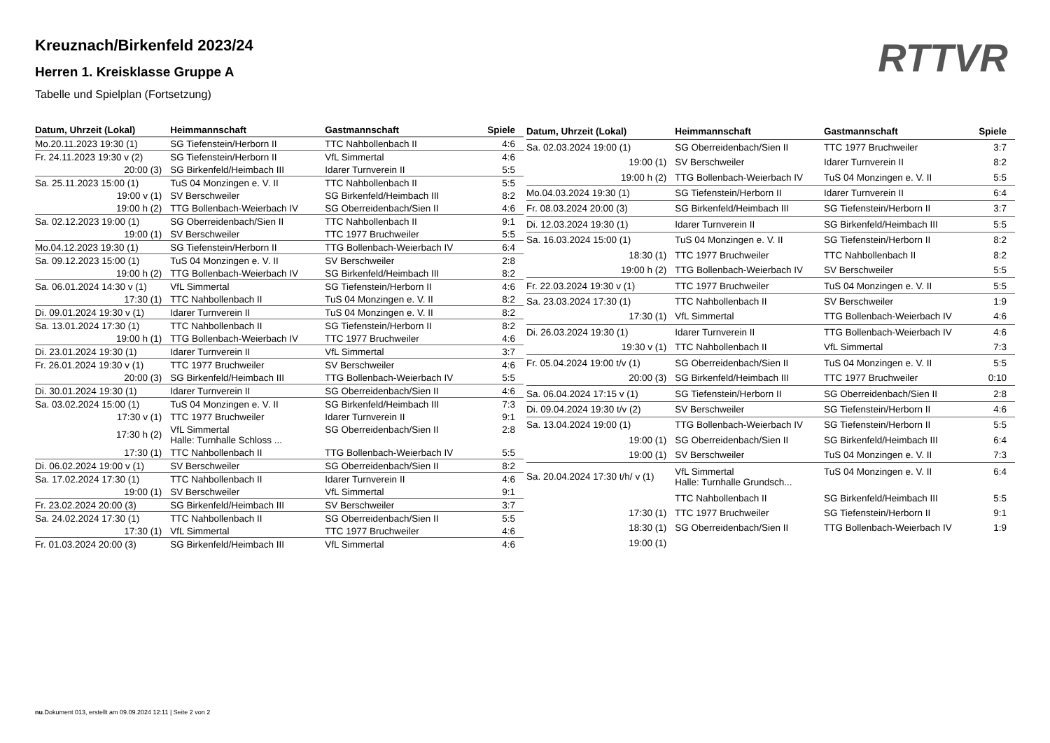RTTVR
Kreuznach/Birkenfeld 2023/24
Herren 1. Kreisklasse Gruppe A
Tabelle und Spielplan (Fortsetzung)
| Datum, Uhrzeit (Lokal) | Heimmannschaft | Gastmannschaft | Spiele |
| --- | --- | --- | --- |
| Mo.20.11.2023 19:30 (1) | SG Tiefenstein/Herborn II | TTC Nahbollenbach II | 4:6 |
| Fr. 24.11.2023 19:30 v (2) | SG Tiefenstein/Herborn II | VfL Simmertal | 4:6 |
| 20:00 (3) | SG Birkenfeld/Heimbach III | Idarer Turnverein II | 5:5 |
| Sa. 25.11.2023 15:00 (1) | TuS 04 Monzingen e. V. II | TTC Nahbollenbach II | 5:5 |
| 19:00 v (1) | SV Berschweiler | SG Birkenfeld/Heimbach III | 8:2 |
| 19:00 h (2) | TTG Bollenbach-Weierbach IV | SG Oberreidenbach/Sien II | 4:6 |
| Sa. 02.12.2023 19:00 (1) | SG Oberreidenbach/Sien II | TTC Nahbollenbach II | 9:1 |
| 19:00 (1) | SV Berschweiler | TTC 1977 Bruchweiler | 5:5 |
| Mo.04.12.2023 19:30 (1) | SG Tiefenstein/Herborn II | TTG Bollenbach-Weierbach IV | 6:4 |
| Sa. 09.12.2023 15:00 (1) | TuS 04 Monzingen e. V. II | SV Berschweiler | 2:8 |
| 19:00 h (2) | TTG Bollenbach-Weierbach IV | SG Birkenfeld/Heimbach III | 8:2 |
| Sa. 06.01.2024 14:30 v (1) | VfL Simmertal | SG Tiefenstein/Herborn II | 4:6 |
| 17:30 (1) | TTC Nahbollenbach II | TuS 04 Monzingen e. V. II | 8:2 |
| Di. 09.01.2024 19:30 v (1) | Idarer Turnverein II | TuS 04 Monzingen e. V. II | 8:2 |
| Sa. 13.01.2024 17:30 (1) | TTC Nahbollenbach II | SG Tiefenstein/Herborn II | 8:2 |
| 19:00 h (1) | TTG Bollenbach-Weierbach IV | TTC 1977 Bruchweiler | 4:6 |
| Di. 23.01.2024 19:30 (1) | Idarer Turnverein II | VfL Simmertal | 3:7 |
| Fr. 26.01.2024 19:30 v (1) | TTC 1977 Bruchweiler | SV Berschweiler | 4:6 |
| 20:00 (3) | SG Birkenfeld/Heimbach III | TTG Bollenbach-Weierbach IV | 5:5 |
| Di. 30.01.2024 19:30 (1) | Idarer Turnverein II | SG Oberreidenbach/Sien II | 4:6 |
| Sa. 03.02.2024 15:00 (1) | TuS 04 Monzingen e. V. II | SG Birkenfeld/Heimbach III | 7:3 |
| 17:30 v (1) | TTC 1977 Bruchweiler | Idarer Turnverein II | 9:1 |
| 17:30 h (2) | VfL Simmertal Halle: Turnhalle Schloss ... | SG Oberreidenbach/Sien II | 2:8 |
| 17:30 (1) | TTC Nahbollenbach II | TTG Bollenbach-Weierbach IV | 5:5 |
| Di. 06.02.2024 19:00 v (1) | SV Berschweiler | SG Oberreidenbach/Sien II | 8:2 |
| Sa. 17.02.2024 17:30 (1) | TTC Nahbollenbach II | Idarer Turnverein II | 4:6 |
| 19:00 (1) | SV Berschweiler | VfL Simmertal | 9:1 |
| Fr. 23.02.2024 20:00 (3) | SG Birkenfeld/Heimbach III | SV Berschweiler | 3:7 |
| Sa. 24.02.2024 17:30 (1) | TTC Nahbollenbach II | SG Oberreidenbach/Sien II | 5:5 |
| 17:30 (1) | VfL Simmertal | TTC 1977 Bruchweiler | 4:6 |
| Fr. 01.03.2024 20:00 (3) | SG Birkenfeld/Heimbach III | VfL Simmertal | 4:6 |
| Datum, Uhrzeit (Lokal) | Heimmannschaft | Gastmannschaft | Spiele |
| --- | --- | --- | --- |
| Sa. 02.03.2024 19:00 (1) | SG Oberreidenbach/Sien II | TTC 1977 Bruchweiler | 3:7 |
| 19:00 (1) | SV Berschweiler | Idarer Turnverein II | 8:2 |
| 19:00 h (2) | TTG Bollenbach-Weierbach IV | TuS 04 Monzingen e. V. II | 5:5 |
| Mo.04.03.2024 19:30 (1) | SG Tiefenstein/Herborn II | Idarer Turnverein II | 6:4 |
| Fr. 08.03.2024 20:00 (3) | SG Birkenfeld/Heimbach III | SG Tiefenstein/Herborn II | 3:7 |
| Di. 12.03.2024 19:30 (1) | Idarer Turnverein II | SG Birkenfeld/Heimbach III | 5:5 |
| Sa. 16.03.2024 15:00 (1) | TuS 04 Monzingen e. V. II | SG Tiefenstein/Herborn II | 8:2 |
| 18:30 (1) | TTC 1977 Bruchweiler | TTC Nahbollenbach II | 8:2 |
| 19:00 h (2) | TTG Bollenbach-Weierbach IV | SV Berschweiler | 5:5 |
| Fr. 22.03.2024 19:30 v (1) | TTC 1977 Bruchweiler | TuS 04 Monzingen e. V. II | 5:5 |
| Sa. 23.03.2024 17:30 (1) | TTC Nahbollenbach II | SV Berschweiler | 1:9 |
| 17:30 (1) | VfL Simmertal | TTG Bollenbach-Weierbach IV | 4:6 |
| Di. 26.03.2024 19:30 (1) | Idarer Turnverein II | TTG Bollenbach-Weierbach IV | 4:6 |
| 19:30 v (1) | TTC Nahbollenbach II | VfL Simmertal | 7:3 |
| Fr. 05.04.2024 19:00 t/v (1) | SG Oberreidenbach/Sien II | TuS 04 Monzingen e. V. II | 5:5 |
| 20:00 (3) | SG Birkenfeld/Heimbach III | TTC 1977 Bruchweiler | 0:10 |
| Sa. 06.04.2024 17:15 v (1) | SG Tiefenstein/Herborn II | SG Oberreidenbach/Sien II | 2:8 |
| Di. 09.04.2024 19:30 t/v (2) | SV Berschweiler | SG Tiefenstein/Herborn II | 4:6 |
| Sa. 13.04.2024 19:00 (1) | TTG Bollenbach-Weierbach IV | SG Tiefenstein/Herborn II | 5:5 |
| 19:00 (1) | SG Oberreidenbach/Sien II | SG Birkenfeld/Heimbach III | 6:4 |
| 19:00 (1) | SV Berschweiler | TuS 04 Monzingen e. V. II | 7:3 |
| Sa. 20.04.2024 17:30 t/h/ v (1) | VfL Simmertal Halle: Turnhalle Grundsch... | TuS 04 Monzingen e. V. II | 6:4 |
| | TTC Nahbollenbach II | SG Birkenfeld/Heimbach III | 5:5 |
| 17:30 (1) | TTC 1977 Bruchweiler | SG Tiefenstein/Herborn II | 9:1 |
| 18:30 (1) | SG Oberreidenbach/Sien II | TTG Bollenbach-Weierbach IV | 1:9 |
| 19:00 (1) | | | |
nu.Dokument 013, erstellt am 09.09.2024 12:11 | Seite 2 von 2